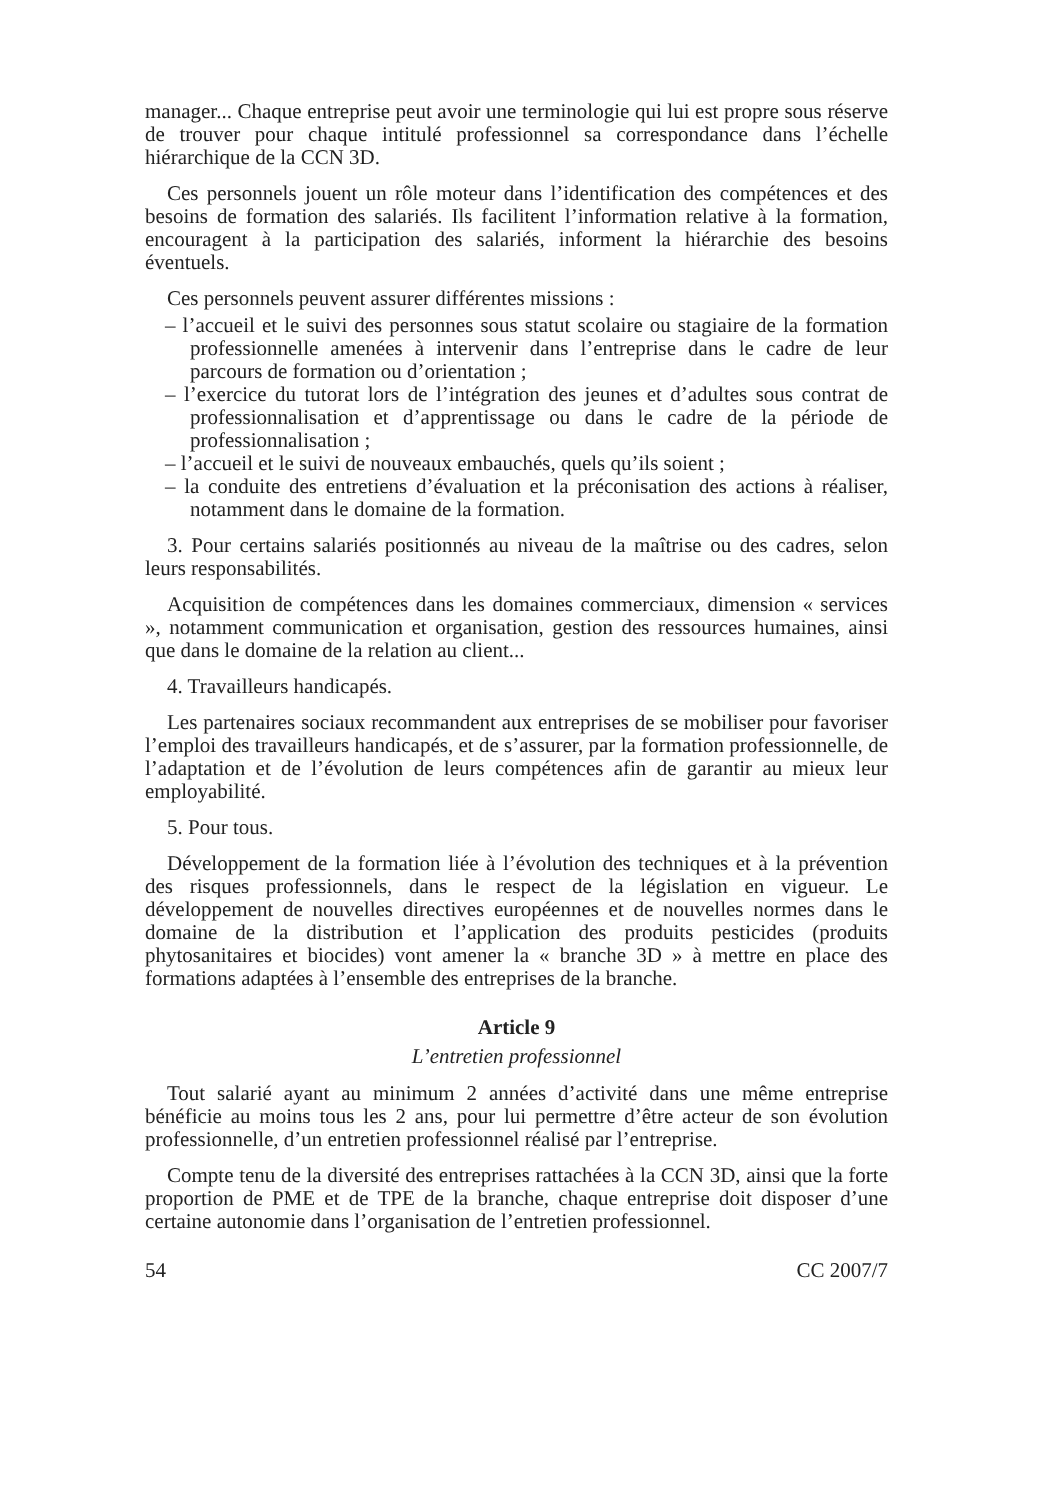manager... Chaque entreprise peut avoir une terminologie qui lui est propre sous réserve de trouver pour chaque intitulé professionnel sa correspondance dans l’échelle hiérarchique de la CCN 3D.
Ces personnels jouent un rôle moteur dans l’identification des compétences et des besoins de formation des salariés. Ils facilitent l’information relative à la formation, encouragent à la participation des salariés, informent la hiérarchie des besoins éventuels.
Ces personnels peuvent assurer différentes missions :
– l’accueil et le suivi des personnes sous statut scolaire ou stagiaire de la formation professionnelle amenées à intervenir dans l’entreprise dans le cadre de leur parcours de formation ou d’orientation ;
– l’exercice du tutorat lors de l’intégration des jeunes et d’adultes sous contrat de professionnalisation et d’apprentissage ou dans le cadre de la période de professionnalisation ;
– l’accueil et le suivi de nouveaux embauchés, quels qu’ils soient ;
– la conduite des entretiens d’évaluation et la préconisation des actions à réaliser, notamment dans le domaine de la formation.
3. Pour certains salariés positionnés au niveau de la maîtrise ou des cadres, selon leurs responsabilités.
Acquisition de compétences dans les domaines commerciaux, dimension « services », notamment communication et organisation, gestion des ressources humaines, ainsi que dans le domaine de la relation au client...
4. Travailleurs handicapés.
Les partenaires sociaux recommandent aux entreprises de se mobiliser pour favoriser l’emploi des travailleurs handicapés, et de s’assurer, par la formation professionnelle, de l’adaptation et de l’évolution de leurs compétences afin de garantir au mieux leur employabilité.
5. Pour tous.
Développement de la formation liée à l’évolution des techniques et à la prévention des risques professionnels, dans le respect de la législation en vigueur. Le développement de nouvelles directives européennes et de nouvelles normes dans le domaine de la distribution et l’application des produits pesticides (produits phytosanitaires et biocides) vont amener la « branche 3D » à mettre en place des formations adaptées à l’ensemble des entreprises de la branche.
Article 9
L’entretien professionnel
Tout salarié ayant au minimum 2 années d’activité dans une même entreprise bénéficie au moins tous les 2 ans, pour lui permettre d’être acteur de son évolution professionnelle, d’un entretien professionnel réalisé par l’entreprise.
Compte tenu de la diversité des entreprises rattachées à la CCN 3D, ainsi que la forte proportion de PME et de TPE de la branche, chaque entreprise doit disposer d’une certaine autonomie dans l’organisation de l’entretien professionnel.
54 CC 2007/7